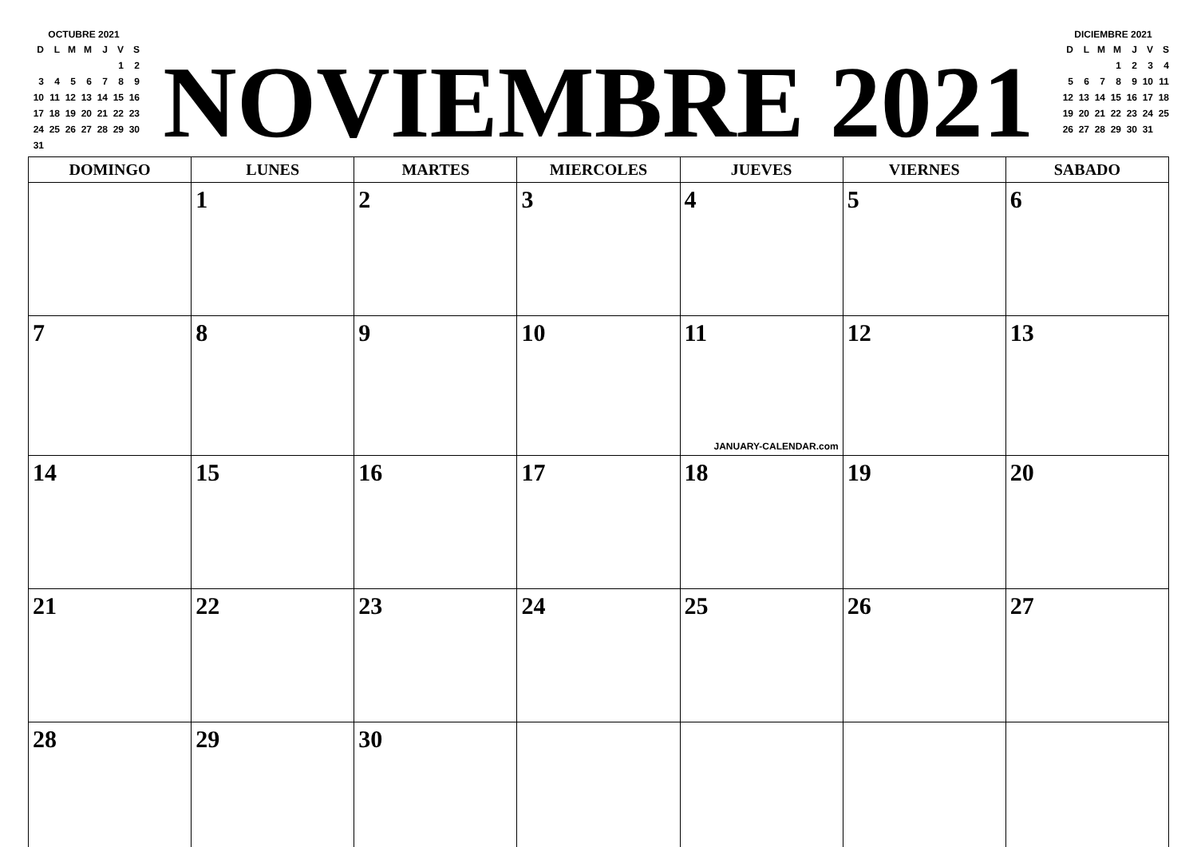OCTUBRE 2021
| D | L | M | M | J | V | S |
| --- | --- | --- | --- | --- | --- | --- |
| | | | | | 1 | 2 |
| 3 | 4 | 5 | 6 | 7 | 8 | 9 |
| 10 | 11 | 12 | 13 | 14 | 15 | 16 |
| 17 | 18 | 19 | 20 | 21 | 22 | 23 |
| 24 | 25 | 26 | 27 | 28 | 29 | 30 |
| 31 | | | | | | |
NOVIEMBRE 2021
DICIEMBRE 2021
| D | L | M | M | J | V | S |
| --- | --- | --- | --- | --- | --- | --- |
| | | | 1 | 2 | 3 | 4 |
| 5 | 6 | 7 | 8 | 9 | 10 | 11 |
| 12 | 13 | 14 | 15 | 16 | 17 | 18 |
| 19 | 20 | 21 | 22 | 23 | 24 | 25 |
| 26 | 27 | 28 | 29 | 30 | 31 | |
| DOMINGO | LUNES | MARTES | MIERCOLES | JUEVES | VIERNES | SABADO |
| --- | --- | --- | --- | --- | --- | --- |
| | 1 | 2 | 3 | 4 | 5 | 6 |
| 7 | 8 | 9 | 10 | 11 JANUARY-CALENDAR.com | 12 | 13 |
| 14 | 15 | 16 | 17 | 18 | 19 | 20 |
| 21 | 22 | 23 | 24 | 25 | 26 | 27 |
| 28 | 29 | 30 | | | | |